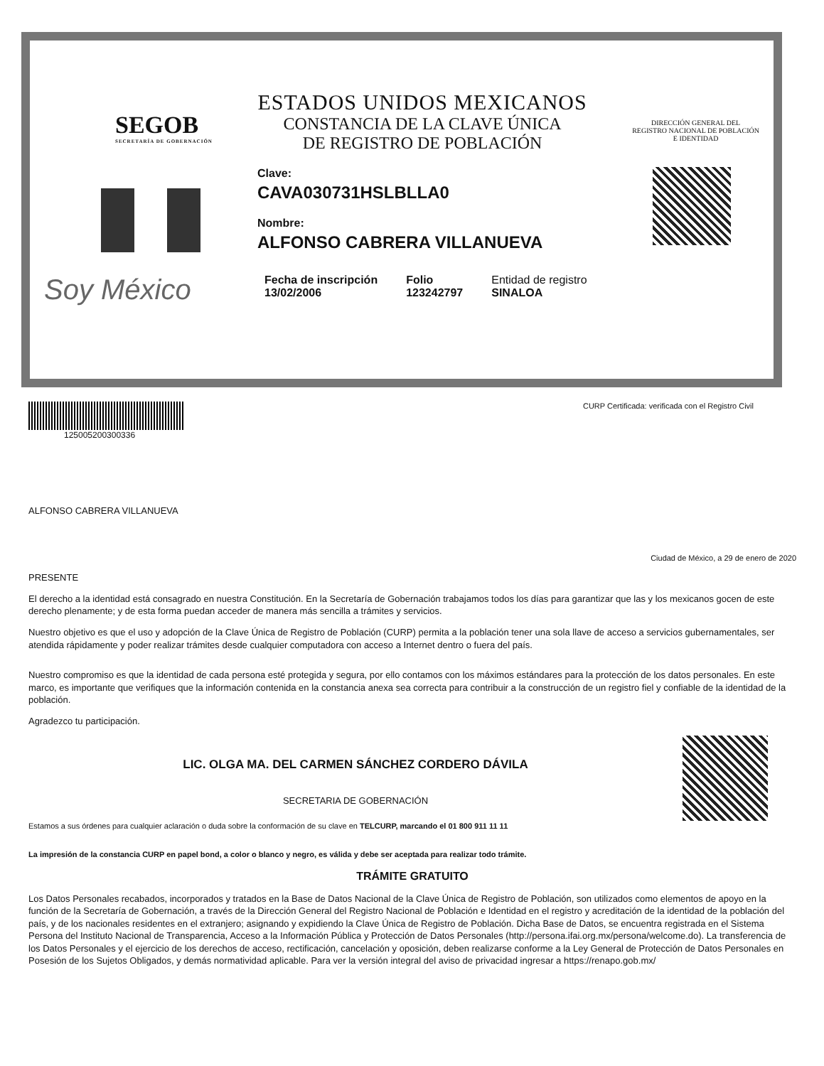SEGOB
SECRETARÍA DE GOBERNACIÓN
ESTADOS UNIDOS MEXICANOS
CONSTANCIA DE LA CLAVE ÚNICA
DE REGISTRO DE POBLACIÓN
DIRECCIÓN GENERAL DEL
REGISTRO NACIONAL DE POBLACIÓN
E IDENTIDAD
Clave:
CAVA030731HSLBLLA0
Nombre:
ALFONSO CABRERA VILLANUEVA
Soy México
Fecha de inscripción
13/02/2006
Folio
123242797
Entidad de registro
SINALOA
125005200300336 CURP Certificada: verificada con el Registro Civil
ALFONSO CABRERA VILLANUEVA
Ciudad de México, a 29 de enero de 2020
PRESENTE
El derecho a la identidad está consagrado en nuestra Constitución. En la Secretaría de Gobernación trabajamos todos los días para garantizar que las y los mexicanos gocen de este derecho plenamente; y de esta forma puedan acceder de manera más sencilla a trámites y servicios.
Nuestro objetivo es que el uso y adopción de la Clave Única de Registro de Población (CURP) permita a la población tener una sola llave de acceso a servicios gubernamentales, ser atendida rápidamente y poder realizar trámites desde cualquier computadora con acceso a Internet dentro o fuera del país.
Nuestro compromiso es que la identidad de cada persona esté protegida y segura, por ello contamos con los máximos estándares para la protección de los datos personales. En este marco, es importante que verifiques que la información contenida en la constancia anexa sea correcta para contribuir a la construcción de un registro fiel y confiable de la identidad de la población.
Agradezco tu participación.
LIC. OLGA MA. DEL CARMEN SÁNCHEZ CORDERO DÁVILA
SECRETARIA DE GOBERNACIÓN
Estamos a sus órdenes para cualquier aclaración o duda sobre la conformación de su clave en TELCURP, marcando el 01 800 911 11 11
La impresión de la constancia CURP en papel bond, a color o blanco y negro, es válida y debe ser aceptada para realizar todo trámite.
TRÁMITE GRATUITO
Los Datos Personales recabados, incorporados y tratados en la Base de Datos Nacional de la Clave Única de Registro de Población, son utilizados como elementos de apoyo en la función de la Secretaría de Gobernación, a través de la Dirección General del Registro Nacional de Población e Identidad en el registro y acreditación de la identidad de la población del país, y de los nacionales residentes en el extranjero; asignando y expidiendo la Clave Única de Registro de Población. Dicha Base de Datos, se encuentra registrada en el Sistema Persona del Instituto Nacional de Transparencia, Acceso a la Información Pública y Protección de Datos Personales (http://persona.ifai.org.mx/persona/welcome.do). La transferencia de los Datos Personales y el ejercicio de los derechos de acceso, rectificación, cancelación y oposición, deben realizarse conforme a la Ley General de Protección de Datos Personales en Posesión de los Sujetos Obligados, y demás normatividad aplicable. Para ver la versión integral del aviso de privacidad ingresar a https://renapo.gob.mx/